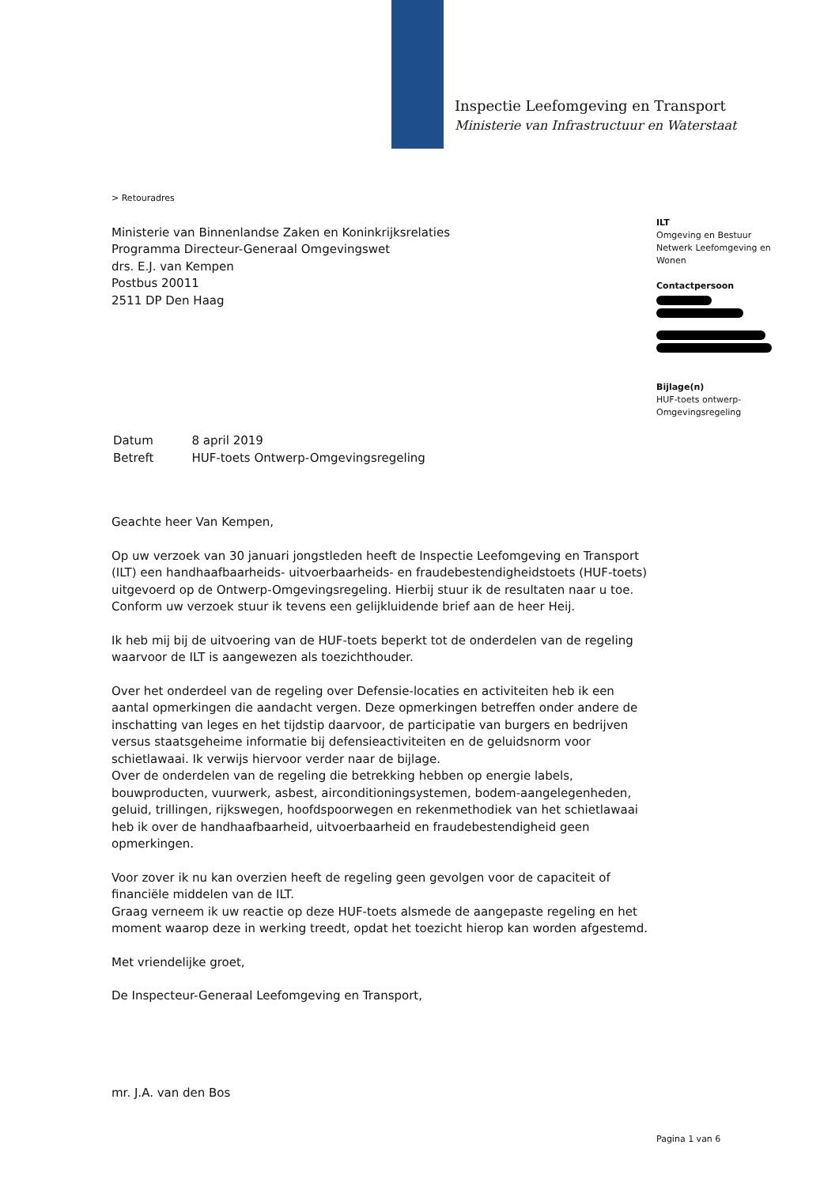Inspectie Leefomgeving en Transport
Ministerie van Infrastructuur en Waterstaat
> Retouradres
Ministerie van Binnenlandse Zaken en Koninkrijksrelaties
Programma Directeur-Generaal Omgevingswet
drs. E.J. van Kempen
Postbus 20011
2511 DP Den Haag
| Datum | 8 april 2019 |
| Betreft | HUF-toets Ontwerp-Omgevingsregeling |
Geachte heer Van Kempen,
Op uw verzoek van 30 januari jongstleden heeft de Inspectie Leefomgeving en Transport (ILT) een handhaafbaarheids- uitvoerbaarheids- en fraudebestendigheidstoets (HUF-toets) uitgevoerd op de Ontwerp-Omgevingsregeling. Hierbij stuur ik de resultaten naar u toe. Conform uw verzoek stuur ik tevens een gelijkluidende brief aan de heer Heij.
Ik heb mij bij de uitvoering van de HUF-toets beperkt tot de onderdelen van de regeling waarvoor de ILT is aangewezen als toezichthouder.
Over het onderdeel van de regeling over Defensie-locaties en activiteiten heb ik een aantal opmerkingen die aandacht vergen. Deze opmerkingen betreffen onder andere de inschatting van leges en het tijdstip daarvoor, de participatie van burgers en bedrijven versus staatsgeheime informatie bij defensieactiviteiten en de geluidsnorm voor schietlawaai. Ik verwijs hiervoor verder naar de bijlage.
Over de onderdelen van de regeling die betrekking hebben op energie labels, bouwproducten, vuurwerk, asbest, airconditioningsystemen, bodem-aangelegenheden, geluid, trillingen, rijkswegen, hoofdspoorwegen en rekenmethodiek van het schietlawaai heb ik over de handhaafbaarheid, uitvoerbaarheid en fraudebestendigheid geen opmerkingen.
Voor zover ik nu kan overzien heeft de regeling geen gevolgen voor de capaciteit of financiële middelen van de ILT.
Graag verneem ik uw reactie op deze HUF-toets alsmede de aangepaste regeling en het moment waarop deze in werking treedt, opdat het toezicht hierop kan worden afgestemd.
Met vriendelijke groet,
De Inspecteur-Generaal Leefomgeving en Transport,
mr. J.A. van den Bos
ILT
Omgeving en Bestuur
Netwerk Leefomgeving en Wonen
Contactpersoon
Bijlage(n)
HUF-toets ontwerp-Omgevingsregeling
Pagina 1 van 6